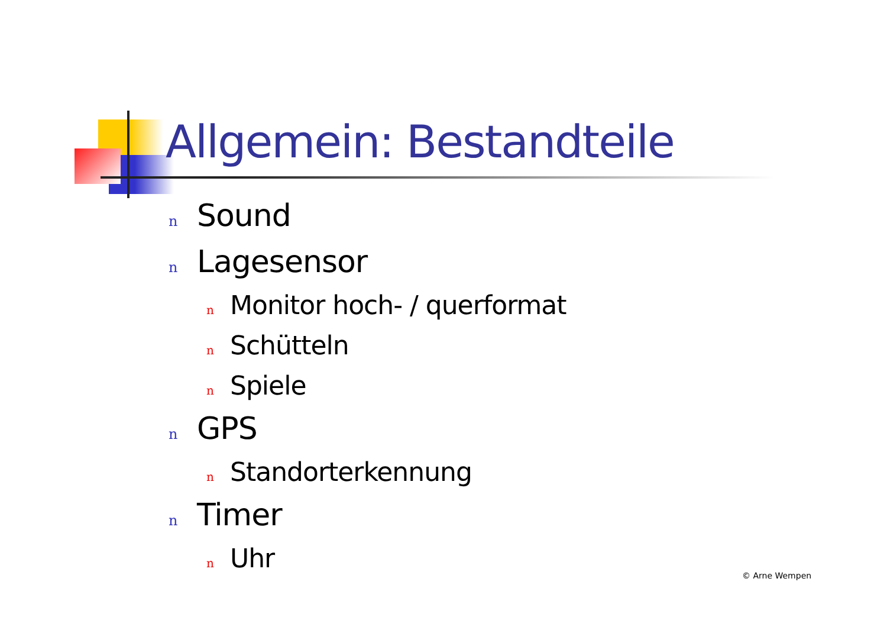Allgemein: Bestandteile
n Sound
n Lagesensor
n Monitor hoch- / querformat
n Schütteln
n Spiele
n GPS
n Standorterkennung
n Timer
n Uhr
© Arne Wempen